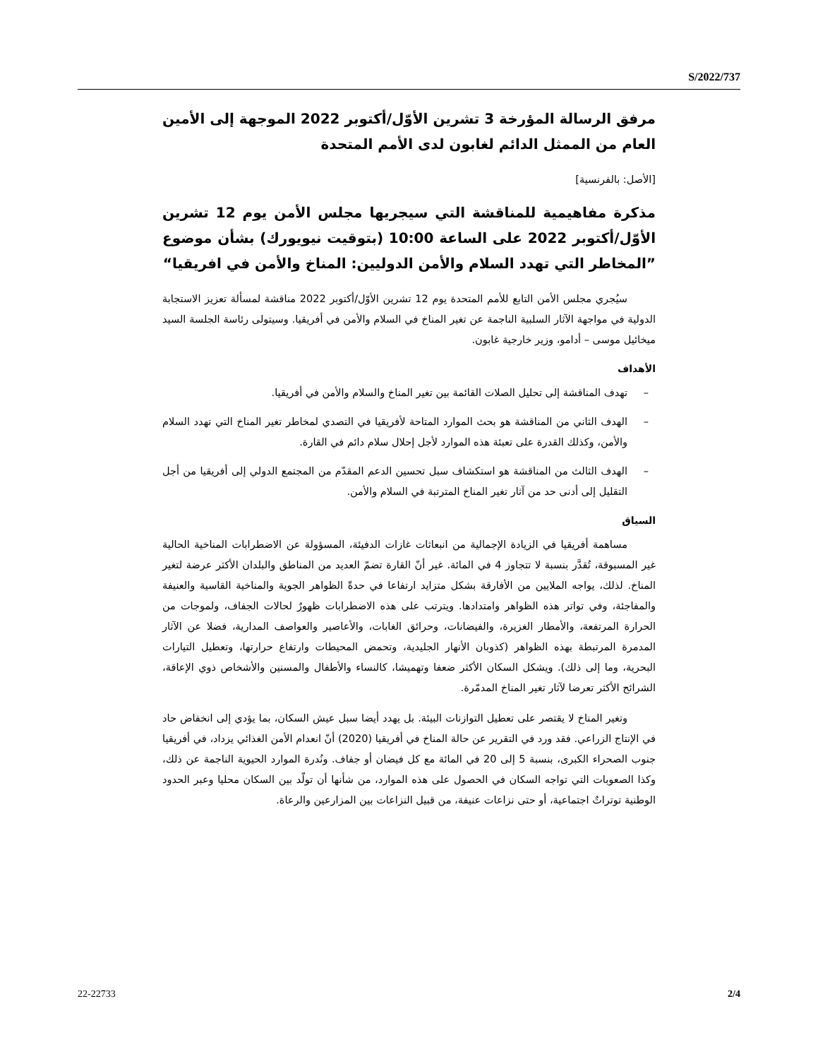S/2022/737
مرفق الرسالة المؤرخة 3 تشرين الأوّل/أكتوبر 2022 الموجهة إلى الأمين العام من الممثل الدائم لغابون لدى الأمم المتحدة
[الأصل: بالفرنسية]
مذكرة مفاهيمية للمناقشة التي سيجريها مجلس الأمن يوم 12 تشرين الأوّل/أكتوبر 2022 على الساعة 10:00 (بتوقيت نيويورك) بشأن موضوع ”المخاطر التي تهدد السلام والأمن الدوليين: المناخ والأمن في افريقيا“
سيُجري مجلس الأمن التابع للأمم المتحدة يوم 12 تشرين الأوّل/أكتوبر 2022 مناقشة لمسألة تعزيز الاستجابة الدولية في مواجهة الآثار السلبية الناجمة عن تغير المناخ في السلام والأمن في أفريقيا. وسيتولى رئاسة الجلسة السيد ميخائيل موسى – أدامو، وزير خارجية غابون.
الأهداف
– تهدف المناقشة إلى تحليل الصلات القائمة بين تغير المناخ والسلام والأمن في أفريقيا.
– الهدف الثاني من المناقشة هو بحث الموارد المتاحة لأفريقيا في التصدي لمخاطر تغير المناخ التي تهدد السلام والأمن، وكذلك القدرة على تعبئة هذه الموارد لأجل إحلال سلام دائم في القارة.
– الهدف الثالث من المناقشة هو استكشاف سبل تحسين الدعم المقدّم من المجتمع الدولي إلى أفريقيا من أجل التقليل إلى أدنى حد من آثار تغير المناخ المترتبة في السلام والأمن.
السياق
مساهمة أفريقيا في الزيادة الإجمالية من انبعاثات غازات الدفيئة، المسؤولة عن الاضطرابات المناخية الحالية غير المسبوقة، تُقدَّر بنسبة لا تتجاوز 4 في المائة. غير أنّ القارة تضمّ العديد من المناطق والبلدان الأكثر عرضة لتغير المناخ. لذلك، يواجه الملايين من الأفارقة بشكل متزايد ارتفاعا في حدةّ الظواهر الجوية والمناخية القاسية والعنيفة والمفاجئة، وفي تواتر هذه الظواهر وامتدادها. ويترتب على هذه الاضطرابات ظهورٌ لحالات الجفاف، ولموجات من الحرارة المرتفعة، والأمطار الغزيرة، والفيضانات، وحرائق الغابات، والأعاصير والعواصف المدارية، فضلا عن الآثار المدمرة المرتبطة بهذه الظواهر (كذوبان الأنهار الجليدية، وتحمض المحيطات وارتفاع حرارتها، وتعطيل التيارات البحرية، وما إلى ذلك). ويشكل السكان الأكثر ضعفا وتهميشا، كالنساء والأطفال والمسنين والأشخاص ذوي الإعاقة، الشرائح الأكثر تعرضا لآثار تغير المناخ المدمّرة.
وتغير المناخ لا يقتصر على تعطيل التوازنات البيئة. بل يهدد أيضا سبل عيش السكان، بما يؤدي إلى انخفاض حاد في الإنتاج الزراعي. فقد ورد في التقرير عن حالة المناخ في أفريقيا (2020) أنّ انعدام الأمن الغذائي يزداد، في أفريقيا جنوب الصحراء الكبرى، بنسبة 5 إلى 20 في المائة مع كل فيضان أو جفاف. ونُدرة الموارد الحيوية الناجمة عن ذلك، وكذا الصعوبات التي تواجه السكان في الحصول على هذه الموارد، من شأنها أن تولّد بين السكان محليا وعبر الحدود الوطنية توتراتٌ اجتماعية، أو حتى نزاعات عنيفة، من قبيل النزاعات بين المزارعين والرعاة.
22-22733 2/4